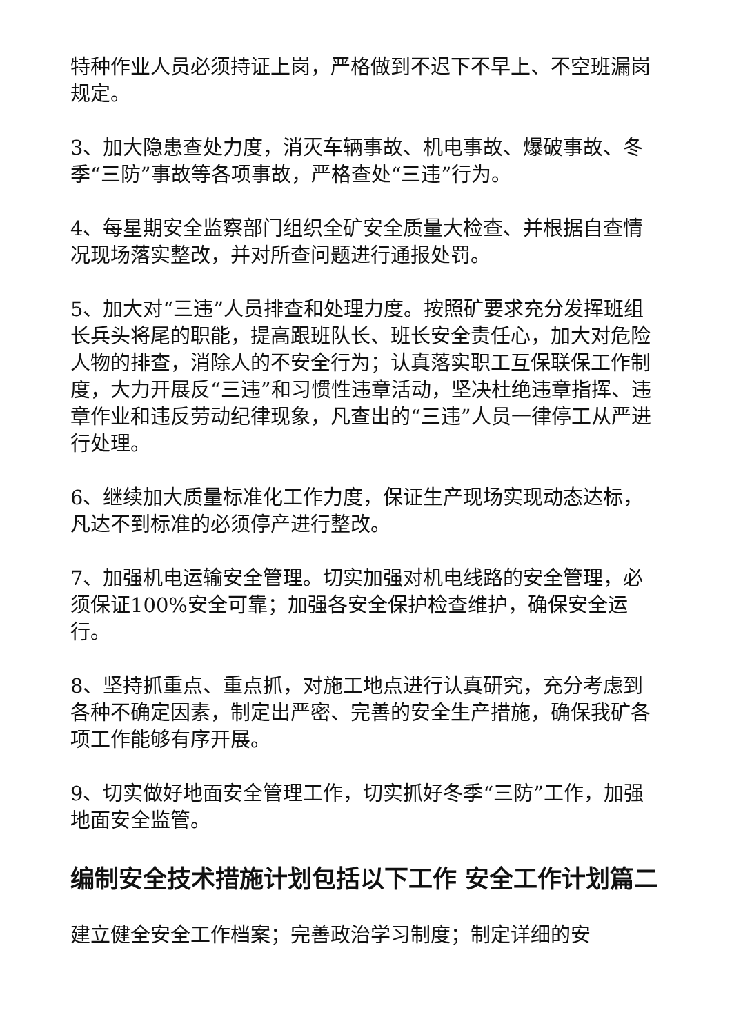特种作业人员必须持证上岗，严格做到不迟下不早上、不空班漏岗规定。
3、加大隐患查处力度，消灭车辆事故、机电事故、爆破事故、冬季“三防”事故等各项事故，严格查处“三违”行为。
4、每星期安全监察部门组织全矿安全质量大检查、并根据自查情况现场落实整改，并对所查问题进行通报处罚。
5、加大对“三违”人员排查和处理力度。按照矿要求充分发挥班组长兵头将尾的职能，提高跟班队长、班长安全责任心，加大对危险人物的排查，消除人的不安全行为；认真落实职工互保联保工作制度，大力开展反“三违”和习惯性违章活动，坚决杜绝违章指挥、违章作业和违反劳动纪律现象，凡查出的“三违”人员一律停工从严进行处理。
6、继续加大质量标准化工作力度，保证生产现场实现动态达标，凡达不到标准的必须停产进行整改。
7、加强机电运输安全管理。切实加强对机电线路的安全管理，必须保证100%安全可靠；加强各安全保护检查维护，确保安全运行。
8、坚持抓重点、重点抓，对施工地点进行认真研究，充分考虑到各种不确定因素，制定出严密、完善的安全生产措施，确保我矿各项工作能够有序开展。
9、切实做好地面安全管理工作，切实抓好冬季“三防”工作，加强地面安全监管。
编制安全技术措施计划包括以下工作 安全工作计划篇二
建立健全安全工作档案；完善政治学习制度；制定详细的安